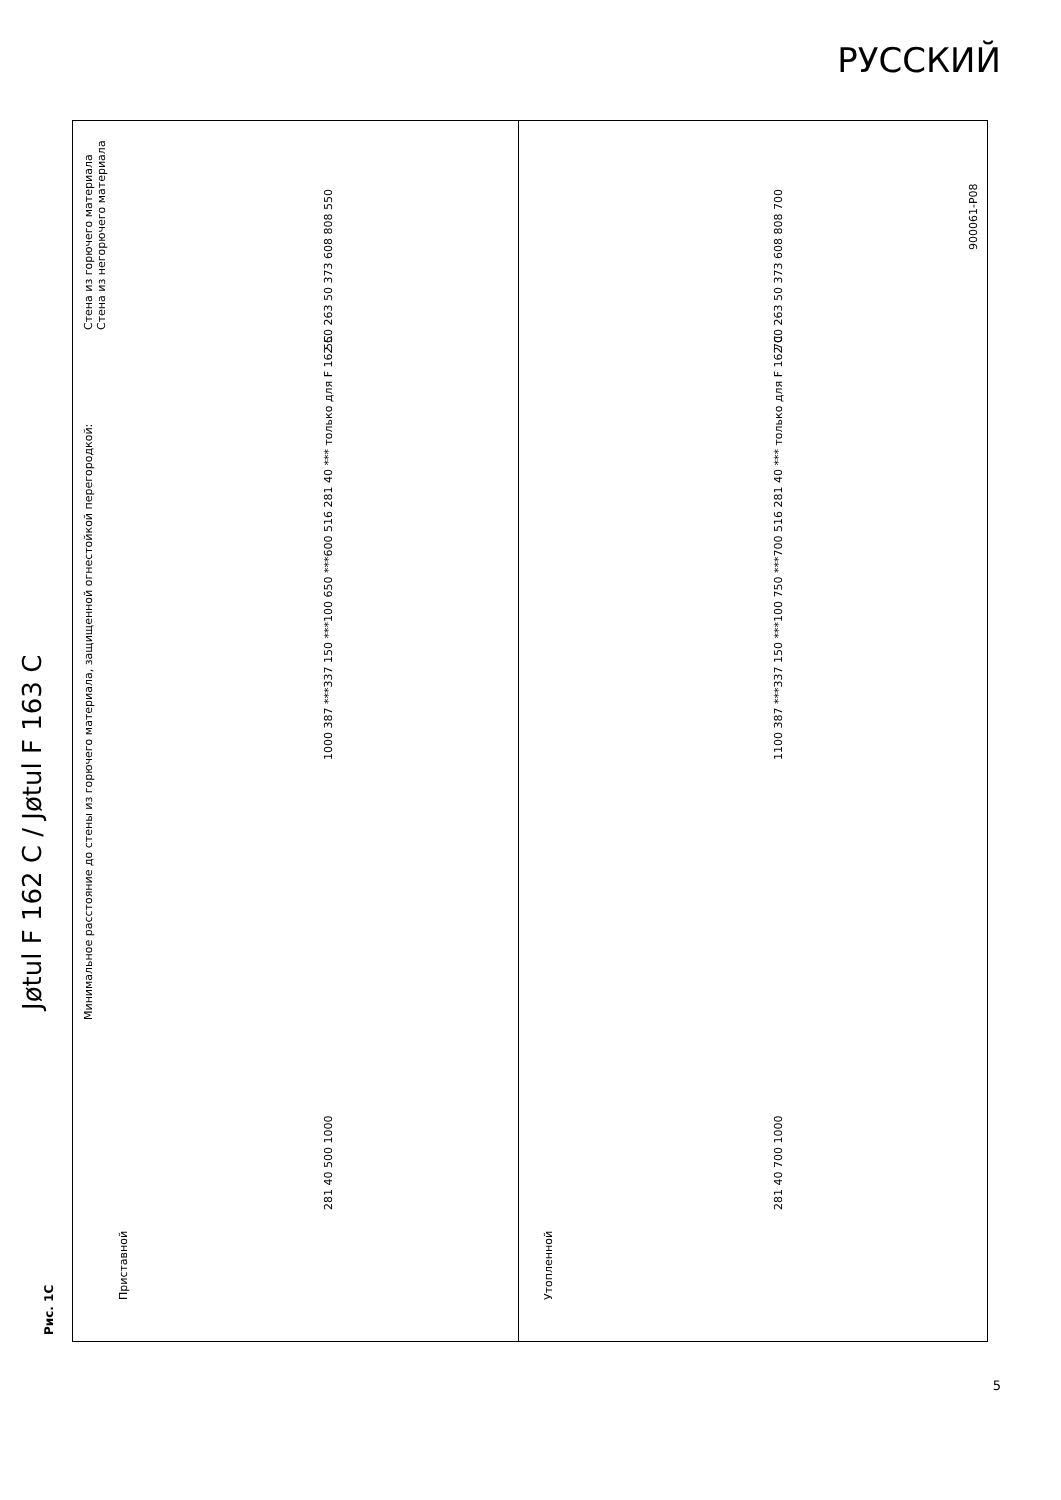РУССКИЙ
Рис. 1C
Jøtul F 162 C / Jøtul F 163 C
Минимальное расстояние до стены из горючего материала, защищенной огнестойкой перегородкой:
Стена из горючего материала
Стена из негорючего материала
Приставной
Утопленной
281 40 500 1000
1000 387 ***337 150 ***100 650 ***600 516 281 40 *** только для F 162 C
550 263 50 373 608 808 550
281 40 700 1000
1100 387 ***337 150 ***100 750 ***700 516 281 40 *** только для F 162 C
700 263 50 373 608 808 700
900061-P08
5